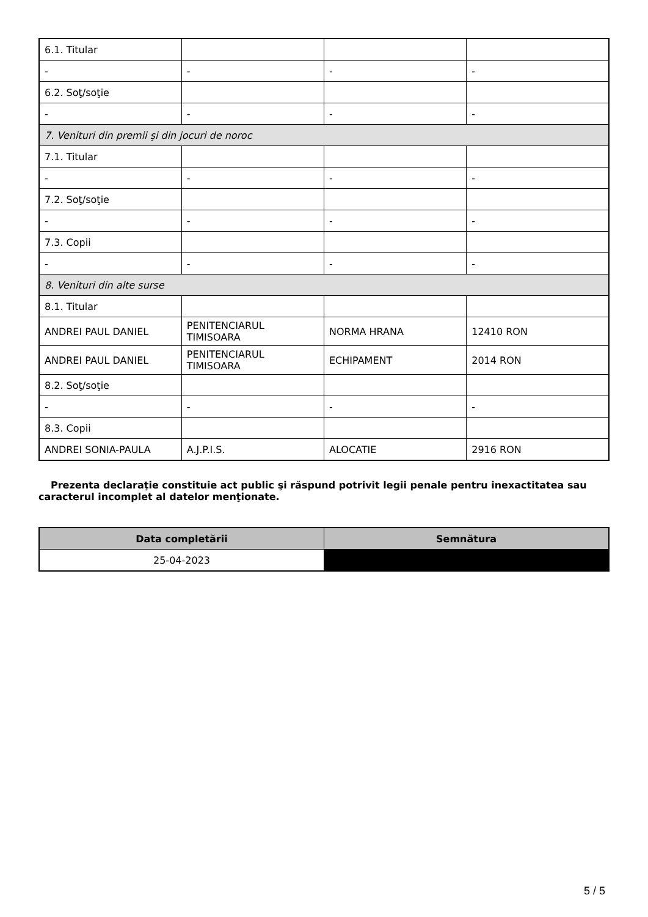| 6.1. Titular | | | |
| - | - | - | - |
| 6.2. Soţ/soţie | | | |
| - | - | - | - |
| 7. Venituri din premii şi din jocuri de noroc | | | |
| 7.1. Titular | | | |
| - | - | - | - |
| 7.2. Soţ/soţie | | | |
| - | - | - | - |
| 7.3. Copii | | | |
| - | - | - | - |
| 8. Venituri din alte surse | | | |
| 8.1. Titular | | | |
| ANDREI PAUL DANIEL | PENITENCIARUL TIMISOARA | NORMA HRANA | 12410 RON |
| ANDREI PAUL DANIEL | PENITENCIARUL TIMISOARA | ECHIPAMENT | 2014 RON |
| 8.2. Soţ/soţie | | | |
| - | - | - | - |
| 8.3. Copii | | | |
| ANDREI SONIA-PAULA | A.J.P.I.S. | ALOCATIE | 2916 RON |
Prezenta declaraţie constituie act public şi răspund potrivit legii penale pentru inexactitatea sau caracterul incomplet al datelor menţionate.
| Data completării | Semnătura |
| --- | --- |
| 25-04-2023 | |
5 / 5